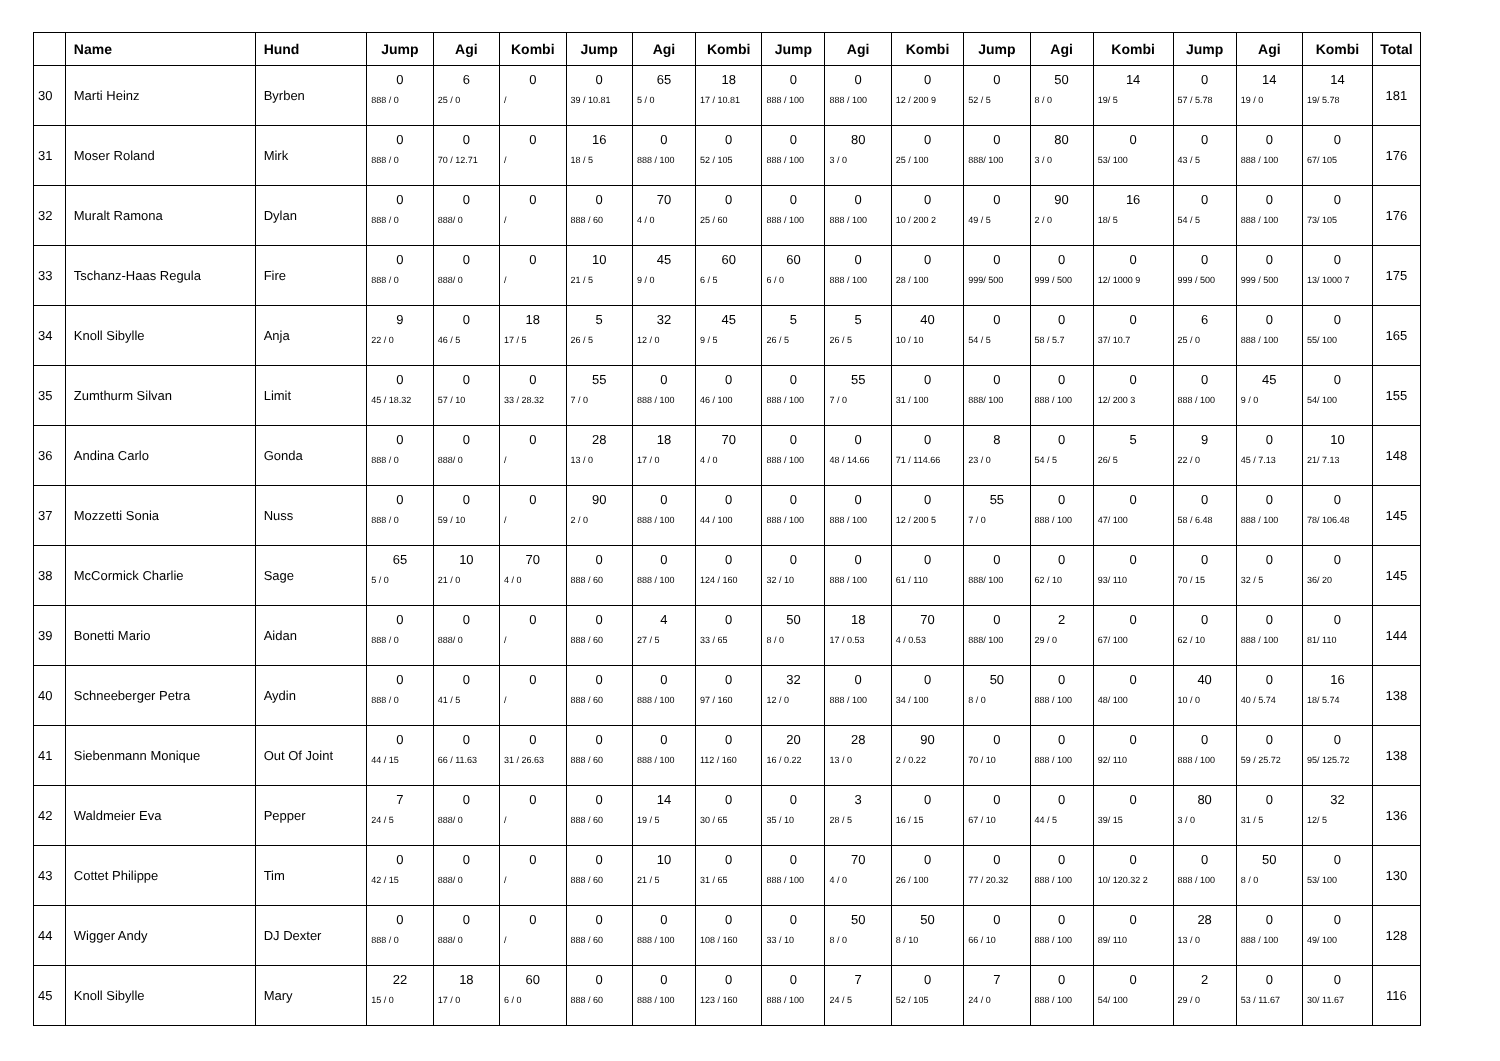| | Name | Hund | Jump | Agi | Kombi | Jump | Agi | Kombi | Jump | Agi | Kombi | Jump | Agi | Kombi | Jump | Agi | Kombi | Total |
| --- | --- | --- | --- | --- | --- | --- | --- | --- | --- | --- | --- | --- | --- | --- | --- | --- | --- | --- |
| 30 | Marti Heinz | Byrben | 0 888 / 0 | 6 25 / 0 | 0 / | 0 39 / 10.81 | 65 5 / 0 | 18 17 / 10.81 | 0 888 / 100 | 0 888 / 100 | 0 12 / 200 9 | 0 52 / 5 | 50 8 / 0 | 14 19/ 5 | 0 57 / 5.78 | 14 19 / 0 | 14 19/ 5.78 | 181 |
| 31 | Moser Roland | Mirk | 0 888 / 0 | 0 70 / 12.71 | 0 / | 16 18 / 5 | 0 888 / 100 | 0 52 / 105 | 0 888 / 100 | 80 3 / 0 | 0 25 / 100 | 0 888/ 100 | 80 3 / 0 | 0 53/ 100 | 0 43 / 5 | 0 888 / 100 | 0 67/ 105 | 176 |
| 32 | Muralt Ramona | Dylan | 0 888 / 0 | 0 888/ 0 | 0 / | 0 888 / 60 | 70 4 / 0 | 0 25 / 60 | 0 888 / 100 | 0 888 / 100 | 0 10 / 200 2 | 0 49 / 5 | 90 2 / 0 | 16 18/ 5 | 0 54 / 5 | 0 888 / 100 | 0 73/ 105 | 176 |
| 33 | Tschanz-Haas Regula | Fire | 0 888 / 0 | 0 888/ 0 | 0 / | 10 21 / 5 | 45 9 / 0 | 60 6 / 5 | 60 6 / 0 | 0 888 / 100 | 0 28 / 100 | 0 999/ 500 | 0 999 / 500 | 0 12/ 1000 9 | 0 999 / 500 | 0 999 / 500 | 0 13/ 1000 7 | 175 |
| 34 | Knoll Sibylle | Anja | 9 22 / 0 | 0 46 / 5 | 18 17 / 5 | 5 26 / 5 | 32 12 / 0 | 45 9 / 5 | 5 26 / 5 | 5 26 / 5 | 40 10 / 10 | 0 54 / 5 | 0 58 / 5.7 | 0 37/ 10.7 | 6 25 / 0 | 0 888 / 100 | 0 55/ 100 | 165 |
| 35 | Zumthurm Silvan | Limit | 0 45 / 18.32 | 0 57 / 10 | 0 33 / 28.32 | 55 7 / 0 | 0 888 / 100 | 0 46 / 100 | 0 888 / 100 | 55 7 / 0 | 0 31 / 100 | 0 888/ 100 | 0 888 / 100 | 0 12/ 200 3 | 0 888 / 100 | 45 9 / 0 | 0 54/ 100 | 155 |
| 36 | Andina Carlo | Gonda | 0 888 / 0 | 0 888/ 0 | 0 / | 28 13 / 0 | 18 17 / 0 | 70 4 / 0 | 0 888 / 100 | 0 48 / 14.66 | 0 71 / 114.66 | 8 23 / 0 | 0 54 / 5 | 5 26/ 5 | 9 22 / 0 | 0 45 / 7.13 | 10 21/ 7.13 | 148 |
| 37 | Mozzetti Sonia | Nuss | 0 888 / 0 | 0 59 / 10 | 0 / | 90 2 / 0 | 0 888 / 100 | 0 44 / 100 | 0 888 / 100 | 0 888 / 100 | 0 12 / 200 5 | 55 7 / 0 | 0 888 / 100 | 0 47/ 100 | 0 58 / 6.48 | 0 888 / 100 | 0 78/ 106.48 | 145 |
| 38 | McCormick Charlie | Sage | 65 5 / 0 | 10 21 / 0 | 70 4 / 0 | 0 888 / 60 | 0 888 / 100 | 0 124 / 160 | 0 32 / 10 | 0 888 / 100 | 0 61 / 110 | 0 888/ 100 | 0 62 / 10 | 0 93/ 110 | 0 70 / 15 | 0 32 / 5 | 0 36/ 20 | 145 |
| 39 | Bonetti Mario | Aidan | 0 888 / 0 | 0 888/ 0 | 0 / | 0 888 / 60 | 4 27 / 5 | 0 33 / 65 | 50 8 / 0 | 18 17 / 0.53 | 70 4 / 0.53 | 0 888/ 100 | 2 29 / 0 | 0 67/ 100 | 0 62 / 10 | 0 888 / 100 | 0 81/ 110 | 144 |
| 40 | Schneeberger Petra | Aydin | 0 888 / 0 | 0 41 / 5 | 0 / | 0 888 / 60 | 0 888 / 100 | 0 97 / 160 | 32 12 / 0 | 0 888 / 100 | 0 34 / 100 | 50 8 / 0 | 0 888 / 100 | 0 48/ 100 | 40 10 / 0 | 0 40 / 5.74 | 16 18/ 5.74 | 138 |
| 41 | Siebenmann Monique | Out Of Joint | 0 44 / 15 | 0 66 / 11.63 | 0 31 / 26.63 | 0 888 / 60 | 0 888 / 100 | 0 112 / 160 | 20 16 / 0.22 | 28 13 / 0 | 90 2 / 0.22 | 0 70 / 10 | 0 888 / 100 | 0 92/ 110 | 0 888 / 100 | 0 59 / 25.72 | 0 95/ 125.72 | 138 |
| 42 | Waldmeier Eva | Pepper | 7 24 / 5 | 0 888/ 0 | 0 / | 0 888 / 60 | 14 19 / 5 | 0 30 / 65 | 0 35 / 10 | 3 28 / 5 | 0 16 / 15 | 0 67 / 10 | 0 44 / 5 | 0 39/ 15 | 80 3 / 0 | 0 31 / 5 | 32 12/ 5 | 136 |
| 43 | Cottet Philippe | Tim | 0 42 / 15 | 0 888/ 0 | 0 / | 0 888 / 60 | 10 21 / 5 | 0 31 / 65 | 0 888 / 100 | 70 4 / 0 | 0 26 / 100 | 0 77 / 20.32 | 0 888 / 100 | 0 10/ 120.32 2 | 0 888 / 100 | 50 8 / 0 | 0 53/ 100 | 130 |
| 44 | Wigger Andy | DJ Dexter | 0 888 / 0 | 0 888/ 0 | 0 / | 0 888 / 60 | 0 888 / 100 | 0 108 / 160 | 0 33 / 10 | 50 8 / 0 | 50 8 / 10 | 0 66 / 10 | 0 888 / 100 | 0 89/ 110 | 28 13 / 0 | 0 888 / 100 | 0 49/ 100 | 128 |
| 45 | Knoll Sibylle | Mary | 22 15 / 0 | 18 17 / 0 | 60 6 / 0 | 0 888 / 60 | 0 888 / 100 | 0 123 / 160 | 0 888 / 100 | 7 24 / 5 | 0 52 / 105 | 7 24 / 0 | 0 888 / 100 | 0 54/ 100 | 2 29 / 0 | 0 53 / 11.67 | 0 30/ 11.67 | 116 |